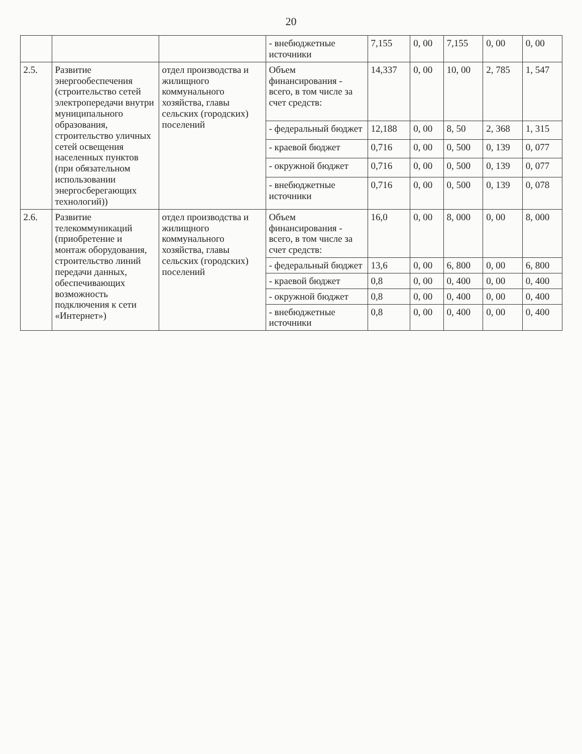20
| | | | - внебюджетные источники | 7,155 | 0, 00 | 7,155 | 0, 00 | 0, 00 |
| 2.5. | Развитие энергообеспечения (строительство сетей электропередачи внутри муниципального образования, строительство уличных сетей освещения населенных пунктов (при обязательном использовании энергосберегающих технологий)) | отдел производства и жилищного коммунального хозяйства, главы сельских (городских) поселений | Объем финансирования - всего, в том числе за счет средств: | 14,337 | 0, 00 | 10, 00 | 2, 785 | 1, 547 |
| | | | - федеральный бюджет | 12,188 | 0, 00 | 8, 50 | 2, 368 | 1, 315 |
| | | | - краевой бюджет | 0,716 | 0, 00 | 0, 500 | 0, 139 | 0, 077 |
| | | | - окружной бюджет | 0,716 | 0, 00 | 0, 500 | 0, 139 | 0, 077 |
| | | | - внебюджетные источники | 0,716 | 0, 00 | 0, 500 | 0, 139 | 0, 078 |
| 2.6. | Развитие телекоммуникаций (приобретение и монтаж оборудования, строительство линий передачи данных, обеспечивающих возможность подключения к сети «Интернет») | отдел производства и жилищного коммунального хозяйства, главы сельских (городских) поселений | Объем финансирования - всего, в том числе за счет средств: | 16,0 | 0, 00 | 8, 000 | 0, 00 | 8, 000 |
| | | | - федеральный бюджет | 13,6 | 0, 00 | 6, 800 | 0, 00 | 6, 800 |
| | | | - краевой бюджет | 0,8 | 0, 00 | 0, 400 | 0, 00 | 0, 400 |
| | | | - окружной бюджет | 0,8 | 0, 00 | 0, 400 | 0, 00 | 0, 400 |
| | | | - внебюджетные источники | 0,8 | 0, 00 | 0, 400 | 0, 00 | 0, 400 |